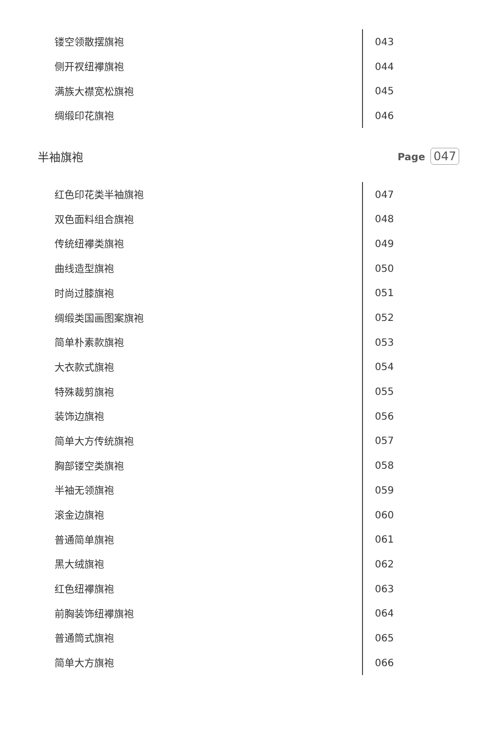镂空领散摆旗袍
043
侧开衩纽襻旗袍
044
满族大襟宽松旗袍
045
绸缎印花旗袍
046
半袖旗袍
Page 047
红色印花类半袖旗袍
047
双色面料组合旗袍
048
传统纽襻类旗袍
049
曲线造型旗袍
050
时尚过膝旗袍
051
绸缎类国画图案旗袍
052
简单朴素款旗袍
053
大衣款式旗袍
054
特殊裁剪旗袍
055
装饰边旗袍
056
简单大方传统旗袍
057
胸部镂空类旗袍
058
半袖无领旗袍
059
滚金边旗袍
060
普通简单旗袍
061
黑大绒旗袍
062
红色纽襻旗袍
063
前胸装饰纽襻旗袍
064
普通筒式旗袍
065
简单大方旗袍
066